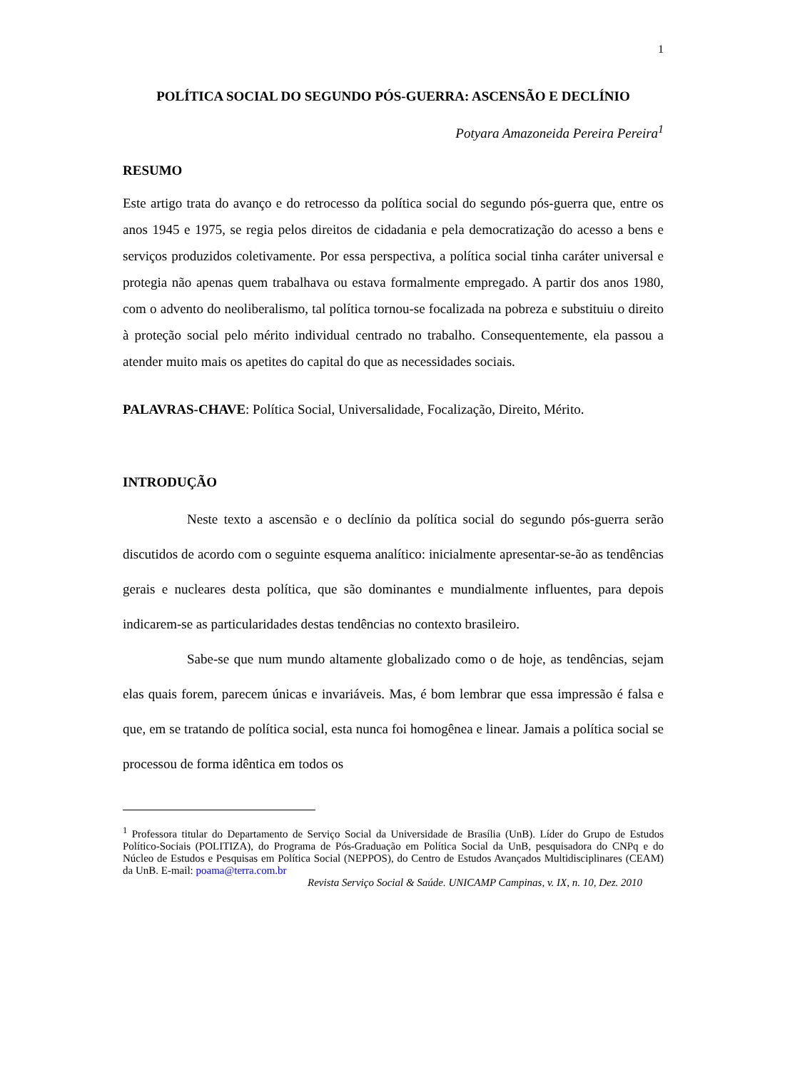1
POLÍTICA SOCIAL DO SEGUNDO PÓS-GUERRA: ASCENSÃO E DECLÍNIO
Potyara Amazoneida Pereira Pereira<sup>1</sup>
RESUMO
Este artigo trata do avanço e do retrocesso da política social do segundo pós-guerra que, entre os anos 1945 e 1975, se regia pelos direitos de cidadania e pela democratização do acesso a bens e serviços produzidos coletivamente. Por essa perspectiva, a política social tinha caráter universal e protegia não apenas quem trabalhava ou estava formalmente empregado. A partir dos anos 1980, com o advento do neoliberalismo, tal política tornou-se focalizada na pobreza e substituiu o direito à proteção social pelo mérito individual centrado no trabalho. Consequentemente, ela passou a atender muito mais os apetites do capital do que as necessidades sociais.
PALAVRAS-CHAVE: Política Social, Universalidade, Focalização, Direito, Mérito.
INTRODUÇÃO
Neste texto a ascensão e o declínio da política social do segundo pós-guerra serão discutidos de acordo com o seguinte esquema analítico: inicialmente apresentar-se-ão as tendências gerais e nucleares desta política, que são dominantes e mundialmente influentes, para depois indicarem-se as particularidades destas tendências no contexto brasileiro.
Sabe-se que num mundo altamente globalizado como o de hoje, as tendências, sejam elas quais forem, parecem únicas e invariáveis. Mas, é bom lembrar que essa impressão é falsa e que, em se tratando de política social, esta nunca foi homogênea e linear. Jamais a política social se processou de forma idêntica em todos os
<sup>1</sup> Professora titular do Departamento de Serviço Social da Universidade de Brasília (UnB). Líder do Grupo de Estudos Político-Sociais (POLITIZA), do Programa de Pós-Graduação em Política Social da UnB, pesquisadora do CNPq e do Núcleo de Estudos e Pesquisas em Política Social (NEPPOS), do Centro de Estudos Avançados Multidisciplinares (CEAM) da UnB. E-mail: poama@terra.com.br
Revista Serviço Social & Saúde. UNICAMP Campinas, v. IX, n. 10, Dez. 2010